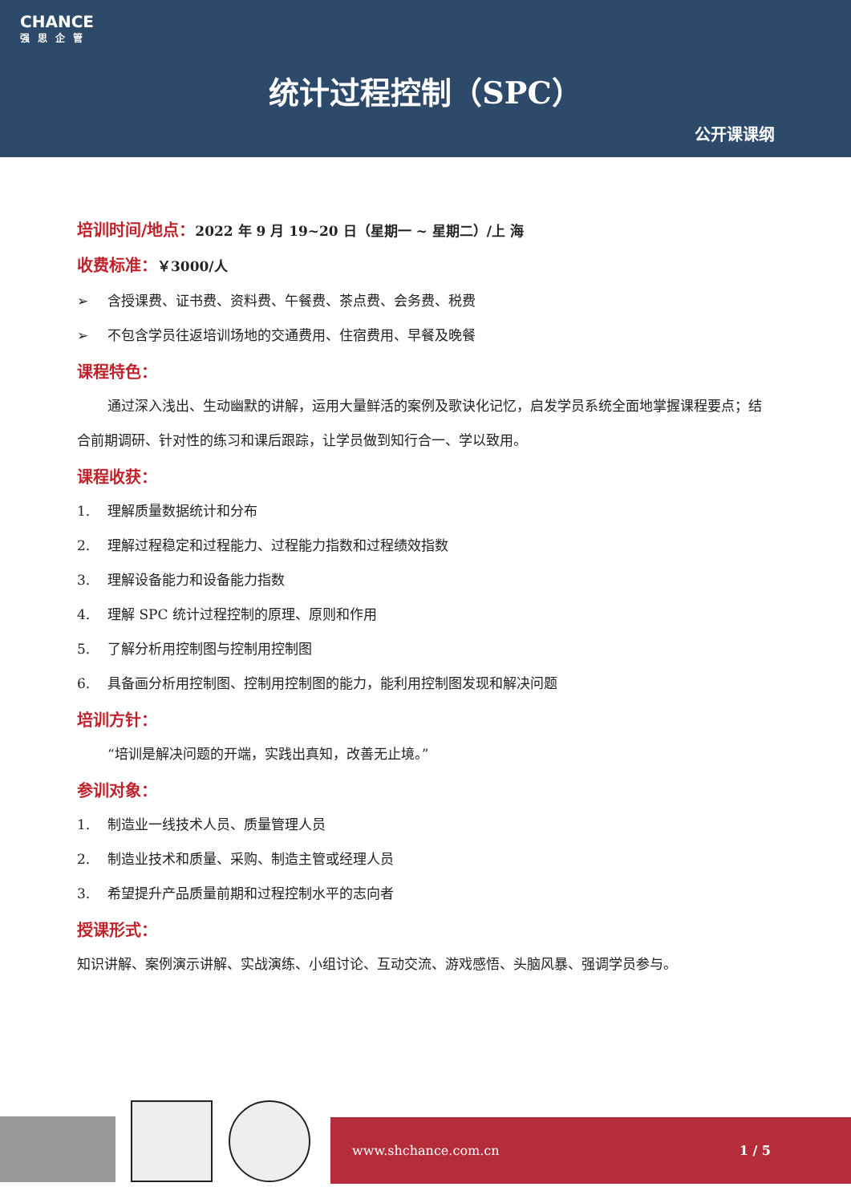CHANCE
强思企管
统计过程控制（SPC）
公开课课纲
培训时间/地点：2022 年 9 月 19~20 日（星期一 ~ 星期二）/上 海
收费标准：￥3000/人
➢ 含授课费、证书费、资料费、午餐费、茶点费、会务费、税费
➢ 不包含学员往返培训场地的交通费用、住宿费用、早餐及晚餐
课程特色：
通过深入浅出、生动幽默的讲解，运用大量鲜活的案例及歌诀化记忆，启发学员系统全面地掌握课程要点；结合前期调研、针对性的练习和课后跟踪，让学员做到知行合一、学以致用。
课程收获：
1. 理解质量数据统计和分布
2. 理解过程稳定和过程能力、过程能力指数和过程绩效指数
3. 理解设备能力和设备能力指数
4. 理解 SPC 统计过程控制的原理、原则和作用
5. 了解分析用控制图与控制用控制图
6. 具备画分析用控制图、控制用控制图的能力，能利用控制图发现和解决问题
培训方针：
“培训是解决问题的开端，实践出真知，改善无止境。”
参训对象：
1. 制造业一线技术人员、质量管理人员
2. 制造业技术和质量、采购、制造主管或经理人员
3. 希望提升产品质量前期和过程控制水平的志向者
授课形式：
知识讲解、案例演示讲解、实战演练、小组讨论、互动交流、游戏感悟、头脑风暴、强调学员参与。
www.shchance.com.cn 1 / 5